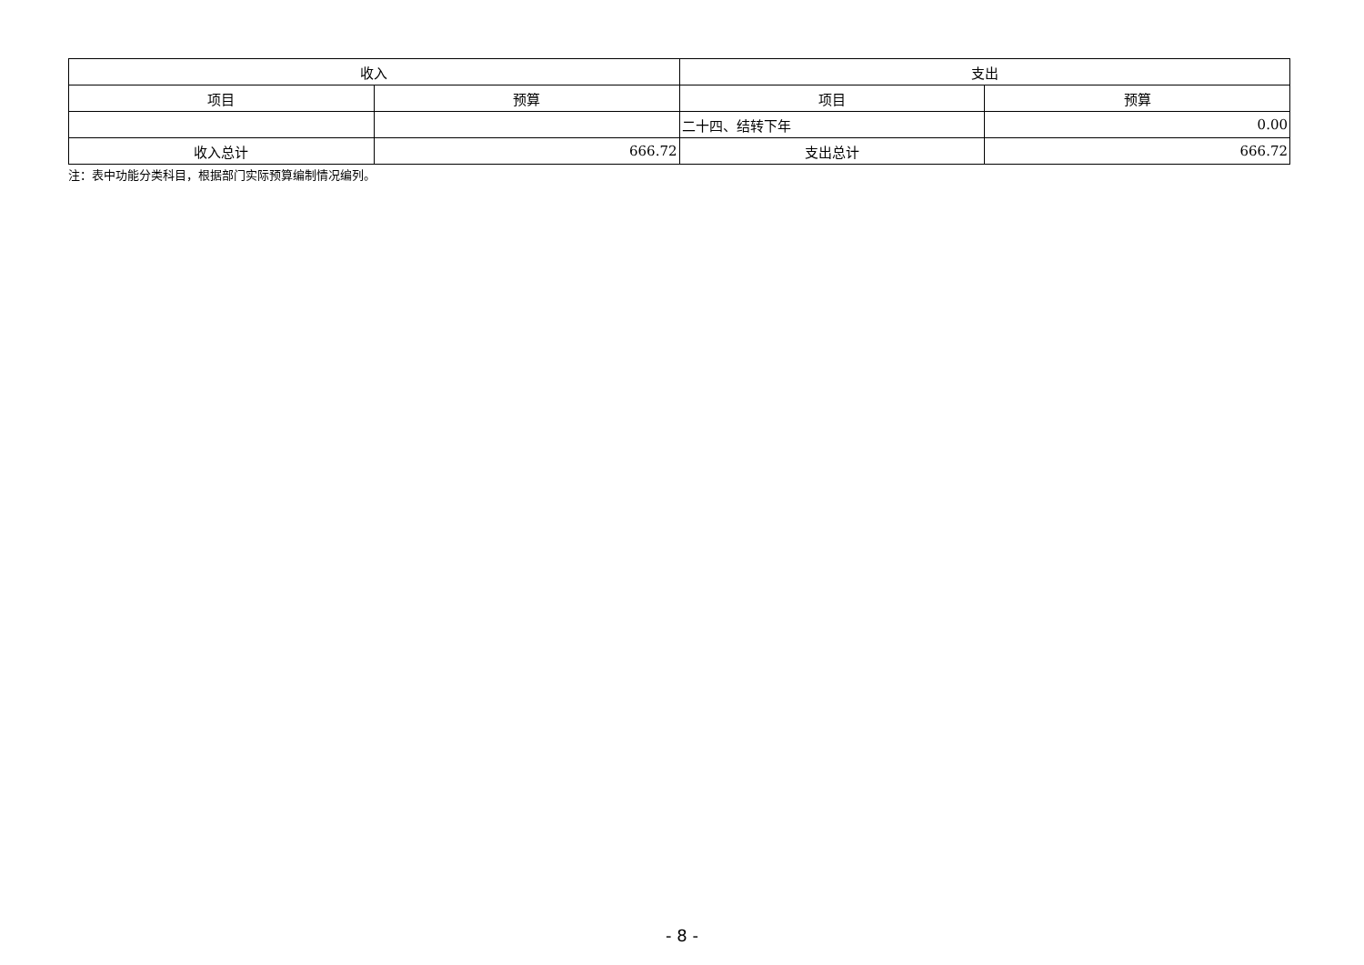| 收入 | | 支出 | |
| --- | --- | --- | --- |
| 项目 | 预算 | 项目 | 预算 |
| | | 二十四、结转下年 | 0.00 |
| 收入总计 | 666.72 | 支出总计 | 666.72 |
注：表中功能分类科目，根据部门实际预算编制情况编列。
- 8 -